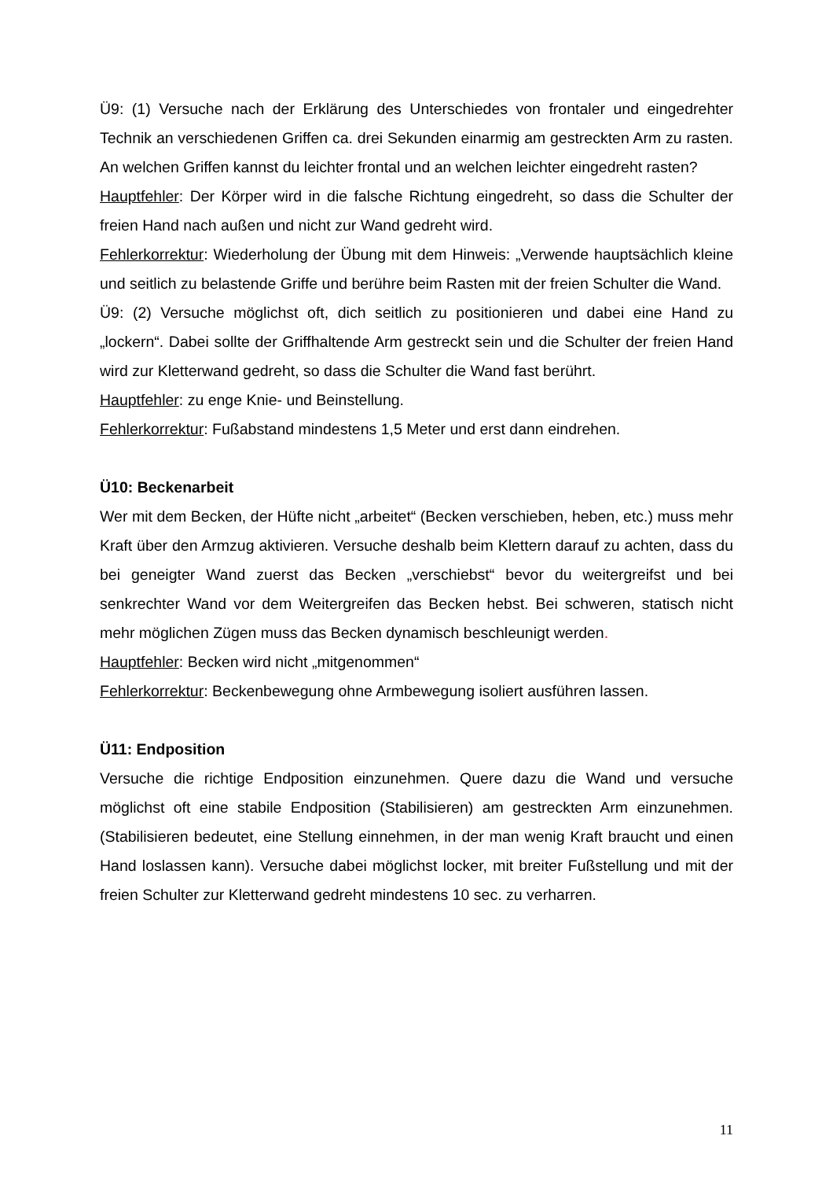Ü9: (1) Versuche nach der Erklärung des Unterschiedes von frontaler und eingedrehter Technik an verschiedenen Griffen ca. drei Sekunden einarmig am gestreckten Arm zu rasten. An welchen Griffen kannst du leichter frontal und an welchen leichter eingedreht rasten?
Hauptfehler: Der Körper wird in die falsche Richtung eingedreht, so dass die Schulter der freien Hand nach außen und nicht zur Wand gedreht wird.
Fehlerkorrektur: Wiederholung der Übung mit dem Hinweis: „Verwende hauptsächlich kleine und seitlich zu belastende Griffe und berühre beim Rasten mit der freien Schulter die Wand.
Ü9: (2) Versuche möglichst oft, dich seitlich zu positionieren und dabei eine Hand zu „lockern“. Dabei sollte der Griffhaltende Arm gestreckt sein und die Schulter der freien Hand wird zur Kletterwand gedreht, so dass die Schulter die Wand fast berührt.
Hauptfehler: zu enge Knie- und Beinstellung.
Fehlerkorrektur: Fußabstand mindestens 1,5 Meter und erst dann eindrehen.
Ü10: Beckenarbeit
Wer mit dem Becken, der Hüfte nicht „arbeitet“ (Becken verschieben, heben, etc.) muss mehr Kraft über den Armzug aktivieren. Versuche deshalb beim Klettern darauf zu achten, dass du bei geneigter Wand zuerst das Becken „verschiebst“ bevor du weitergreifst und bei senkrechter Wand vor dem Weitergreifen das Becken hebst. Bei schweren, statisch nicht mehr möglichen Zügen muss das Becken dynamisch beschleunigt werden.
Hauptfehler: Becken wird nicht „mitgenommen“
Fehlerkorrektur: Beckenbewegung ohne Armbewegung isoliert ausführen lassen.
Ü11: Endposition
Versuche die richtige Endposition einzunehmen. Quere dazu die Wand und versuche möglichst oft eine stabile Endposition (Stabilisieren) am gestreckten Arm einzunehmen. (Stabilisieren bedeutet, eine Stellung einnehmen, in der man wenig Kraft braucht und einen Hand loslassen kann). Versuche dabei möglichst locker, mit breiter Fußstellung und mit der freien Schulter zur Kletterwand gedreht mindestens 10 sec. zu verharren.
11